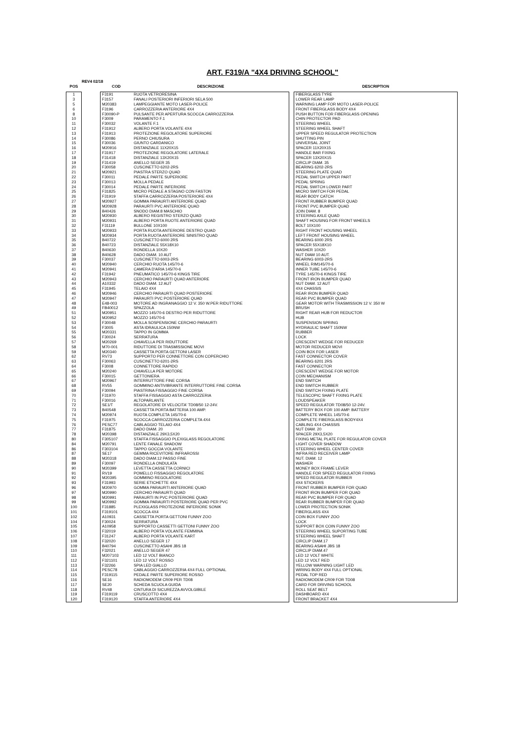ART. F319/A "4X4 DRIVING SCHOOL"
REV4 02/18
| POS | | COD | DESCRIZIONE | | DESCRIPTION |
| --- | --- | --- | --- | --- | --- |
| 1 | | F3191 | RUOTA VETRORESINA | | FIBERGLASS TYRE |
| 3 | | F3157 | FANALI POSTERIORI INFERIORI SELA 500 | | LOWER REAR LAMP |
| 5 | | M20383 | LAMPEGGIANTE MOTO LASER-POLICE | | WARNING LAMP FOR MOTO LASER-POLICE |
| 6 | | F3196 | CARROZZERIA ANTERIORE 4X4 | | FRONT FIBERGLASS BODY 4X4 |
| 8 | | F30090-P | PULSANTE PER APERTURA SCOCCA CARROZZERIA | | PUSH BUTTON FOR FIBERGLASS OPENING |
| 10 | | F3009 | PARAMENTO F.1 | | CHIN PROTECTOR PAD |
| 11 | | F30032 | VOLANTE F.1 | | STEERING WHEEL |
| 12 | | F31912 | ALBERO PORTA VOLANTE 4X4 | | STEERING WHEEL SHAFT |
| 13 | | F31913 | PROTEZIONE REGOLATORE SUPERIORE | | UPPER SPEED REGULATOR PROTECTION |
| 14 | | F30086 | PERNO CHIUSURA | | SHUTTING PIN |
| 15 | | F30036 | GIUNTO CARDANICO | | UNIVERSAL JOINT |
| 16 | | M20916 | DISTANZIALE 11X20X15 | | SPACER 11X20X15 |
| 17 | | F31917 | PROTEZIONE REGOLATORE LATERALE | | HANDLE BAR FIXING |
| 18 | | F31418 | DISTANZIALE 13X20X15 | | SPACER 13X20X15 |
| 19 | | F31419 | ANELLO SEGER 35 | | CIRCLIP DIAM. 35 |
| 20 | | F30058 | CUSCINETTO 6202-2RS | | BEARING 6202-2RS |
| 21 | | M20921 | PIASTRA STERZO QUAD | | STEERING PLATE QUAD |
| 22 | | F30011 | PEDALE PARTE SUPERIORE | | PEDAL SWITCH UPPER PART |
| 23 | | F30013 | MOLLA PEDALE | | PEDAL SPRING |
| 24 | | F30014 | PEDALE PARTE INFERIORE | | PEDAL SWITCH LOWER PART |
| 25 | | F31825 | MICRO PEDALE A STAGNO CON FASTON | | MICRO SWITCH FOR PEDAL |
| 26 | | F31919 | STAFFA CARROZZERIA POSTERIORE 4X4 | | REAR BODY CATCH |
| 27 | | M20927 | GOMMA PARAURTI ANTERIORE QUAD | | FRONT RUBBER BUMPER QUAD |
| 28 | | M20928 | PARAURTI PVC ANTERIORE QUAD | | FRONT PVC BUMPER QUAD |
| 29 | | B40426 | SNODO DIAM.8 MASCHIO | | JOIN DIAM. 8 |
| 30 | | M20930 | ALBERO REGISTRO STERZO QUAD | | STEERING AXLE QUAD |
| 31 | | M20931 | ALBERO PORTA RUOTE ANTERIORE QUAD | | SHAFT HOUSING FOR FRONT WHEELS |
| 32 | | F31119 | BULLONE 10X100 | | BOLT 10X100 |
| 33 | | M20933 | PORTA RUOTA ANTERIORE DESTRO QUAD | | RIGHT FRONT HOUSING WHEEL |
| 34 | | M20934 | PORTA RUOTA ANTERIORE SINISTRO QUAD | | LEFT FRONT HOUSING WHEEL |
| 35 | | B40722 | CUSCINETTO 6000 2RS | | BEARING 6000 2RS |
| 36 | | B40723 | DISTANZIALE 55X18X10 | | SPACER 55X18X10 |
| 37 | | B40630 | RONDELLA 10X20 | | WASHER 10X20 |
| 38 | | B40628 | DADO DIAM. 10 AUT | | NUT DIAM 10 AUT. |
| 39 | | F30037 | CUSCINETTO 6003-2RS | | BEARING 6003-2RS |
| 40 | | M20940 | CERCHIO RUOTA 145/70-6 | | WHEEL RIM145/70-6 |
| 41 | | M20941 | CAMERA D'ARIA 145/70-6 | | INNER TUBE 145/70-6 |
| 42 | | F31942 | PNEUMATICO 145/70-6 KINGS TIRE | | TYRE 145/70-6 KINGS TIRE |
| 43 | | M20943 | CERCHIO PARAURTI QUAD ANTERIORE | | FRONT IRON BUMPER QUAD |
| 44 | | A10332 | DADO DIAM. 12 AUT | | NUT DIAM. 12 AUT |
| 45 | | F31945 | TELAIO 4X4 | | 4X4 CHASSIS |
| 46 | | M20946 | CERCHIO PARAURTI QUAD POSTERIORE | | REAR IRON BUMPER QUAD |
| 47 | | M20947 | PARAURTI PVC POSTERIORE QUAD | | REAR PVC BUMPER QUAD |
| 48 | | E48-003 | MOTORE AD INGRANAGGIO 12 V. 350 W.PER RIDUTTORE | | GEAR MOTOR WITH TRASMISSION 12 V. 350 W |
| 49 | | FB40012 | SPAZZOLA | | BRUSH |
| 51 | | M20951 | MOZZO 145/70-6 DESTRO PER RIDUTTORE | | RIGHT REAR HUB FOR REDUCTOR |
| 52 | | M20952 | MOZZO 145/70-6 | | HUB |
| 53 | | F30048 | MOLLA SOSPENSIONE CERCHIO PARAURTI | | SUSPENSION SPRING |
| 54 | | F3005 | ASTA IDRAULICA 150NW | | HYDRAULIC SHAFT 150NW |
| 55 | | M20331 | TAPPO IN GOMMA | | RUBBER |
| 56 | | F30024 | SERRATURA | | LOCK |
| 57 | | M20269 | CHIAVELLA PER RIDUTTORE | | CRESCENT WEDGE FOR REDUCER |
| 58 | | M70-001 | RIDUTTORE DI TRASMISSIONE MOVI | | MOTOR REDUCER MOVI |
| 59 | | M20340 | CASSETTA PORTA GETTONI LASER | | COIN BOX FOR LASER |
| 62 | | RV73 | SUPPORTO PER CONNETTORE CON COPERCHIO | | FAST CONNECTOR COVER |
| 63 | | F30063 | CUSCINETTO 6201-2RS | | BEARING 6201 2RS |
| 64 | | F3008 | CONNETTORE RAPIDO | | FAST CONNECTOR |
| 65 | | M20240 | CHIAVELLA PER MOTORE | | CRESCENT WEDGE FOR MOTOR |
| 66 | | F30015 | GETTONIERA | | COIN MECHANISM |
| 67 | | M20967 | INTERRUTTORE FINE CORSA | | END SWITCH |
| 68 | | RV55 | GOMMINO ANTIVIBRANTE INTERRUTTORE FINE CORSA | | END SWITCH RUBBER |
| 69 | | F30094 | PIASTRINA FISSAGGIO FINE CORSA | | END SWITCH FIXING PLATE |
| 70 | | F31970 | STAFFA FISSAGGIO ASTA CARROZZERIA | | TELESCOPIC SHAFT FIXING PLATE |
| 71 | | F30016 | ALTOPARLANTE | | LOUDSPEAKER |
| 72 | | SE1/T | REGOLATORE DI VELOCITA' TD08/50 12-24V. | | SPEED REGULATOR TD08/50 12-24V. |
| 73 | | B40548 | CASSETTA PORTA BATTERIA 100 AMP. | | BATTERY BOX FOR 100 AMP. BATTERY |
| 74 | | M20974 | RUOTA COMPLETA 145/70-6 | | COMPLETE WHEEL 145/70-6 |
| 75 | | F31975 | SCOCCA CARROZZERIA COMPLETA 4X4 | | COMPLETE FIBERGLASS BODY4X4 |
| 76 | | PESC77 | CABLAGGIO TELAIO 4X4 | | CABLING 4X4 CHASSIS |
| 77 | | F31875 | DADO DIAM. 20 | | NUT DIAM. 20 |
| 78 | | M20398 | DISTANZIALE 29X3,5X20 | | SPACER 29X3,5X20 |
| 80 | | F305107 | STAFFA FISSAGGIO PLEXIGLASS REGOLATORE | | FIXING METAL PLATE FOR REGULATOR COVER |
| 84 | | M20791 | LENTE FANALE SHADOW | | LIGHT COVER SHADOW |
| 86 | | F303104 | TAPPO GOCCIA VOLANTE | | STEERING WHEEL CENTER COVER |
| 87 | | SE17 | GEMMA RICEVITORE INFRAROSSI | | INFRA RED RECEIVER LAMP |
| 88 | | M20318 | DADO DIAM.12 PASSO FINE | | NUT. DIAM. 12 |
| 89 | | F30097 | RONDELLA ONDULATA | | WASHER |
| 90 | | M20399 | LEVETTA CASSETTA CORNICI | | MONEY BOX FRAME LEVER |
| 91 | | RV19 | POMELLO FISSAGGIO REGOLATORE | | HANDLE FOR SPEED REGULATOR FIXING |
| 92 | | M20395 | GOMMINO REGOLATORE | | SPEED REGULATOR RUBBER |
| 93 | | F31993 | SERIE ETICHETTE 4X4 | | 4X4 STICKERS |
| 96 | | M20970 | GOMMA PARAURTI ANTERIORE QUAD | | FRONT RUBBER BUMPER FOR QUAD |
| 97 | | M20990 | CERCHIO PARAURTI QUAD | | FRONT IRON BUMPER FOR QUAD |
| 98 | | M20991 | PARAURTI IN PVC POSTERIORE QUAD | | REAR PVC BUMPER FOR QUAD |
| 99 | | M20992 | GOMMA PARAURTI POSTERIORE QUAD PER PVC | | REAR RUBBER BUMPER FOR QUAD |
| 100 | | F31885 | PLEXIGLASS PROTEZIONE INFERIORE SONIK | | LOWER PROTECTION SONIK |
| 101 | | F319101 | SCOCCA 4X4 | | FIBERGLASS 4X4 |
| 102 | | A10931 | CASSETTA PORTA GETTONI FUNNY ZOO | | COIN BOX FUNNY ZOO |
| 104 | | F30024 | SERRATURA | | LOCK |
| 105 | | A10958 | SUPPORTO CASSETTI GETTONI FUNNY ZOO | | SUPPORT BOX COIN FUNNY ZOO |
| 106 | | F32019 | ALBERO PORTA VOLANTE FEMMINA | | STEERING WHEEL SUPORTING TUBE |
| 107 | | F31247 | ALBERO PORTA VOLANTE KART | | STEERING WHEEL SHAFT |
| 108 | | F32020 | ANELLO SEGER 17 | | CIRCLIP DIAM.17 |
| 109 | | B40794 | CUSCINETTO ASAHI JBS 18 | | BEARING ASAHI JBS 18 |
| 110 | | F32021 | ANELLO SEGER 47 | | CIRCLIP DIAM.47 |
| 111 | | M207103 | LED 12 VOLT BIANCO | | LED 12 VOLT WHITE |
| 112 | | F321101 | LED 12 VOLT ROSSO | | LED 12 VOLT RED |
| 113 | | F32266 | SPIA LED GIALLO | | YELLOW WARNING LIGHT LED |
| 114 | | PESC78 | CABLAGGIO CARROZZERIA 4X4 FULL OPTIONAL | | WIRING BODY 4X4 FULL OPTIONAL |
| 115 | | F319115 | PEDALE PARTE SUPERIORE ROSSO | | PEDAL TOP RED |
| 116 | | SE16 | RADIOMODEM CR09 PER TD08 | | RADIOMODEM CR09 FOR TD08 |
| 117 | | SE20 | SCHEDA SCUOLA GUIDA | | CARD FOR DRIVING SCHOOL |
| 118 | | RV48 | CINTURA DI SICUREZZA AVVOLGIBILE | | ROLL SEAT BELT |
| 119 | | F319119 | CRUSCOTTO 4X4 | | DASHBOARD 4X4 |
| 120 | | F319120 | STAFFA ANTERIORE 4X4 | | FRONT BRACKET 4X4 |